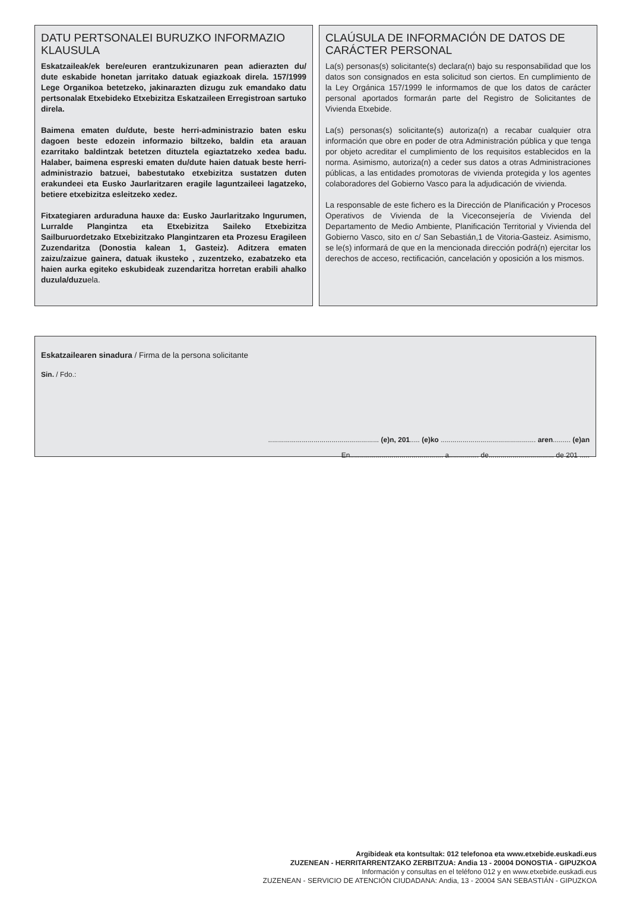DATU PERTSONALEI BURUZKO INFORMAZIO KLAUSULA
Eskatzaileak/ek bere/euren erantzukizunaren pean adierazten du/ dute eskabide honetan jarritako datuak egiazkoak direla. 157/1999 Lege Organikoa betetzeko, jakinarazten dizugu zuk emandako datu pertsonalak Etxebideko Etxebizitza Eskatzaileen Erregistroan sartuko direla.
Baimena ematen du/dute, beste herri-administrazio baten esku dagoen beste edozein informazio biltzeko, baldin eta arauan ezarritako baldintzak betetzen dituztela egiaztatzeko xedea badu. Halaber, baimena espreski ematen du/dute haien datuak beste herri-administrazio batzuei, babestutako etxebizitza sustatzen duten erakundeei eta Eusko Jaurlaritzaren eragile laguntzaileei lagatzeko, betiere etxebizitza esleitzeko xedez.
Fitxategiaren arduraduna hauxe da: Eusko Jaurlaritzako Ingurumen, Lurralde Plangintza eta Etxebizitza Saileko Etxebizitza Sailburuordetzako Etxebizitzako Plangintzaren eta Prozesu Eragileen Zuzendaritza (Donostia kalean 1, Gasteiz). Aditzera ematen zaizu/zaizue gainera, datuak ikusteko , zuzentzeko, ezabatzeko eta haien aurka egiteko eskubideak zuzendaritza horretan erabili ahalko duzula/duzuela.
CLAÚSULA DE INFORMACIÓN DE DATOS DE CARÁCTER PERSONAL
La(s) personas(s) solicitante(s) declara(n) bajo su responsabilidad que los datos son consignados en esta solicitud son ciertos. En cumplimiento de la Ley Orgánica 157/1999 le informamos de que los datos de carácter personal aportados formarán parte del Registro de Solicitantes de Vivienda Etxebide.
La(s) personas(s) solicitante(s) autoriza(n) a recabar cualquier otra información que obre en poder de otra Administración pública y que tenga por objeto acreditar el cumplimiento de los requisitos establecidos en la norma. Asimismo, autoriza(n) a ceder sus datos a otras Administraciones públicas, a las entidades promotoras de vivienda protegida y los agentes colaboradores del Gobierno Vasco para la adjudicación de vivienda.
La responsable de este fichero es la Dirección de Planificación y Procesos Operativos de Vivienda de la Viceconsejería de Vivienda del Departamento de Medio Ambiente, Planificación Territorial y Vivienda del Gobierno Vasco, sito en c/ San Sebastián,1 de Vitoria-Gasteiz. Asimismo, se le(s) informará de que en la mencionada dirección podrá(n) ejercitar los derechos de acceso, rectificación, cancelación y oposición a los mismos.
Eskatzailearen sinadura / Firma de la persona solicitante
Sin. / Fdo.:
........................................................ (e)n, 201..... (e)ko ................................................ aren......... (e)an
En............................................... a............... de................................. de 201 .....
Argibideak eta kontsultak: 012 telefonoa eta www.etxebide.euskadi.eus
ZUZENEAN - HERRITARRENTZAKO ZERBITZUA: Andia 13 - 20004 DONOSTIA - GIPUZKOA
Información y consultas en el teléfono 012 y en www.etxebide.euskadi.eus
ZUZENEAN - SERVICIO DE ATENCIÓN CIUDADANA: Andia, 13 - 20004 SAN SEBASTIÁN - GIPUZKOA